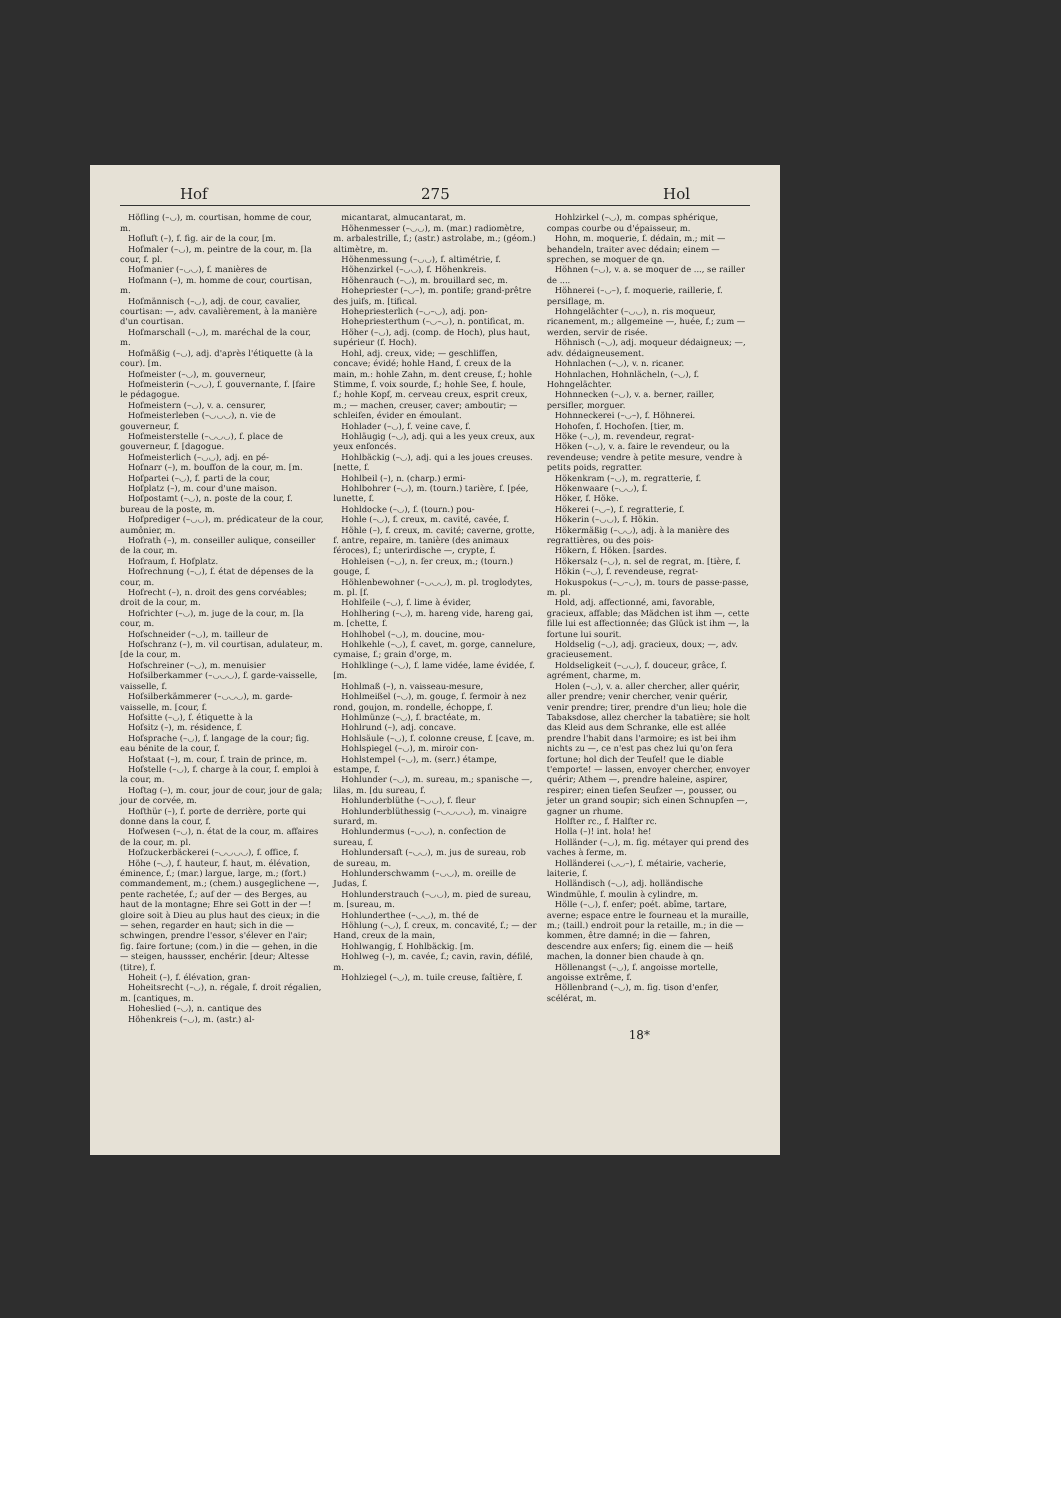Hof 275 Hol
Höfling (–◡), m. courtisan, homme de cour, m.
Hofluft (–), f. fig. air de la cour, [m.
Hofmaler (–◡), m. peintre de la cour, m. [la cour, f. pl.
Hofmanier (–◡◡), f. manières de
Hofmann (–), m. homme de cour, courtisan, m.
Hofmännisch (–◡), adj. de cour, cavalier, courtisan: —, adv. cavalièrement, à la manière d'un courtisan.
Hofmarschall (–◡), m. maréchal de la cour, m.
Hofmäßig (–◡), adj. d'après l'étiquette (à la cour). [m.
Hofmeister (–◡), m. gouverneur,
Hofmeisterin (–◡◡), f. gouvernante, f. [faire le pédagogue.
Hofmeistern (–◡), v. a. censurer,
Hofmeisterleben (–◡◡◡), n. vie de gouverneur, f.
Hofmeisterstelle (–◡◡◡), f. place de gouverneur, f. [dagogue.
Hofmeisterlich (–◡◡), adj. en pé-
Hofnarr (–), m. bouffon de la cour, m. [m.
Hofpartei (–◡), f. parti de la cour,
Hofplatz (–), m. cour d'une maison.
Hofpostamt (–◡), n. poste de la cour, f. bureau de la poste, m.
Hofprediger (–◡◡), m. prédicateur de la cour, aumônier, m.
Hofrath (–), m. conseiller aulique, conseiller de la cour, m.
Hofraum, f. Hofplatz.
Hofrechnung (–◡), f. état de dépenses de la cour, m.
Hofrecht (–), n. droit des gens corvéables; droit de la cour, m.
Hofrichter (–◡), m. juge de la cour, m. [la cour, m.
Hofschneider (–◡), m. tailleur de
Hofschranz (–), m. vil courtisan, adulateur, m. [de la cour, m.
Hofschreiner (–◡), m. menuisier
Hofsilberkammer (–◡◡◡), f. garde-vaisselle, vaisselle, f.
Hofsilberkämmerer (–◡◡◡), m. garde-vaisselle, m. [cour, f.
Hofsitte (–◡), f. étiquette à la
Hofsitz (–), m. résidence, f.
Hofsprache (–◡), f. langage de la cour; fig. eau bénite de la cour, f.
Hofstaat (–), m. cour, f. train de prince, m.
Hofstelle (–◡), f. charge à la cour, f. emploi à la cour, m.
Hoftag (–), m. cour, jour de cour, jour de gala; jour de corvée, m.
Hofthür (–), f. porte de derrière, porte qui donne dans la cour, f.
Hofwesen (–◡), n. état de la cour, m. affaires de la cour, m. pl.
Hofzuckerbäckerei (–◡◡◡◡), f. office, f.
Höhe (–◡), f. hauteur, f. haut, m. élévation, éminence, f.; (mar.) largue, large, m.; (fort.) commandement, m.; (chem.) ausgeglichene —, pente rachetée, f.; auf der — des Berges, au haut de la montagne; Ehre sei Gott in der —! gloire soit à Dieu au plus haut des cieux; in die — sehen, regarder en haut; sich in die — schwingen, prendre l'essor, s'élever en l'air; fig. faire fortune; (com.) in die — gehen, in die — steigen, haussser, enchérir. [deur; Altesse (titre), f.
Hoheit (–), f. élévation, gran-
Hoheitsrecht (–◡), n. régale, f. droit régalien, m. [cantiques, m.
Hoheslied (–◡), n. cantique des
Höhenkreis (–◡), m. (astr.) al-
micantarat, almucantarat, m.
Höhenmesser (–◡◡), m. (mar.) radiomètre, m. arbalestrille, f.; (astr.) astrolabe, m.; (géom.) altimètre, m.
Höhenmessung (–◡◡), f. altimétrie, f.
Höhenzirkel (–◡◡), f. Höhenkreis.
Höhenrauch (–◡), m. brouillard sec, m.
Hohepriester (–◡–), m. pontife; grand-prêtre des juifs, m. [tifical.
Hohepriesterlich (–◡–◡), adj. pon-
Hohepriesterthum (–◡–◡), n. pontificat, m.
Höher (–◡), adj. (comp. de Hoch), plus haut, supérieur (f. Hoch).
Hohl, adj. creux, vide; — geschliffen, concave; évidé; hohle Hand, f. creux de la main, m.: hohle Zahn, m. dent creuse, f.; hohle Stimme, f. voix sourde, f.; hohle See, f. houle, f.; hohle Kopf, m. cerveau creux, esprit creux, m.; — machen, creuser, caver; amboutir; — schleifen, évider en émoulant.
Hohlader (–◡), f. veine cave, f.
Hohläugig (–◡), adj. qui a les yeux creux, aux yeux enfoncés.
Hohlbäckig (–◡), adj. qui a les joues creuses. [nette, f.
Hohlbeil (–), n. (charp.) ermi-
Hohlbohrer (–◡), m. (tourn.) tarière, f. [pée, lunette, f.
Hohldocke (–◡), f. (tourn.) pou-
Hohle (–◡), f. creux, m. cavité, cavée, f.
Höhle (–), f. creux, m. cavité; caverne, grotte, f. antre, repaire, m. tanière (des animaux féroces), f.; unterirdische —, crypte, f.
Hohleisen (–◡), n. fer creux, m.; (tourn.) gouge, f.
Höhlenbewohner (–◡◡◡), m. pl. troglodytes, m. pl. [f.
Hohlfeile (–◡), f. lime à évider,
Hohlhering (–◡), m. hareng vide, hareng gai, m. [chette, f.
Hohlhobel (–◡), m. doucine, mou-
Hohlkehle (–◡), f. cavet, m. gorge, cannelure, cymaise, f.; grain d'orge, m.
Hohlklinge (–◡), f. lame vidée, lame évidée, f. [m.
Hohlmaß (–), n. vaisseau-mesure,
Hohlmeißel (–◡), m. gouge, f. fermoir à nez rond, goujon, m. rondelle, échoppe, f.
Hohlmünze (–◡), f. bractéate, m.
Hohlrund (–), adj. concave.
Hohlsäule (–◡), f. colonne creuse, f. [cave, m.
Hohlspiegel (–◡), m. miroir con-
Hohlstempel (–◡), m. (serr.) étampe, estampe, f.
Hohlunder (–◡), m. sureau, m.; spanische —, lilas, m. [du sureau, f.
Hohlunderblüthe (–◡◡), f. fleur
Hohlunderblüthessig (–◡◡◡◡), m. vinaigre surard, m.
Hohlundermus (–◡◡), n. confection de sureau, f.
Hohlundersaft (–◡◡), m. jus de sureau, rob de sureau, m.
Hohlunderschwamm (–◡◡), m. oreille de Judas, f.
Hohlunderstrauch (–◡◡), m. pied de sureau, m. [sureau, m.
Hohlunderthee (–◡◡), m. thé de
Höhlung (–◡), f. creux, m. concavité, f.; — der Hand, creux de la main,
Hohlwangig, f. Hohlbäckig. [m.
Hohlweg (–), m. cavée, f.; cavin, ravin, défilé, m.
Hohlziegel (–◡), m. tuile creuse, faîtière, f.
Hohlzirkel (–◡), m. compas sphérique, compas courbe ou d'épaisseur, m.
Hohn, m. moquerie, f. dédain, m.; mit — behandeln, traiter avec dédain; einem — sprechen, se moquer de qn.
Höhnen (–◡), v. a. se moquer de ..., se railler de ....
Höhnerei (–◡–), f. moquerie, raillerie, f. persiflage, m.
Hohngelächter (–◡◡), n. ris moqueur, ricanement, m.; allgemeine —, huée, f.; zum — werden, servir de risée.
Höhnisch (–◡), adj. moqueur dédaigneux; —, adv. dédaigneusement.
Hohnlachen (–◡), v. n. ricaner.
Hohnlachen, Hohnlächeln, (–◡), f. Hohngelächter.
Hohnnecken (–◡), v. a. berner, railler, persifler, morguer.
Hohnneckerei (–◡–), f. Höhnerei.
Hohofen, f. Hochofen. [tier, m.
Höke (–◡), m. revendeur, regrat-
Höken (–◡), v. a. faire le revendeur, ou la revendeuse; vendre à petite mesure, vendre à petits poids, regratter.
Hökenkram (–◡), m. regratterie, f.
Hökenwaare (–◡◡), f.
Höker, f. Höke.
Hökerei (–◡–), f. regratterie, f.
Hökerin (–◡◡), f. Hökin.
Hökermäßig (–◡◡), adj. à la manière des regrattières, ou des pois-
Hökern, f. Höken. [sardes.
Hökersalz (–◡), n. sel de regrat, m. [tière, f.
Hökin (–◡), f. revendeuse, regrat-
Hokuspokus (–◡–◡), m. tours de passe-passe, m. pl.
Hold, adj. affectionné, ami, favorable, gracieux, affable; das Mädchen ist ihm —, cette fille lui est affectionnée; das Glück ist ihm —, la fortune lui sourit.
Holdselig (–◡), adj. gracieux, doux; —, adv. gracieusement.
Holdseligkeit (–◡◡), f. douceur, grâce, f. agrément, charme, m.
Holen (–◡), v. a. aller chercher, aller quérir, aller prendre; venir chercher, venir quérir, venir prendre; tirer, prendre d'un lieu; hole die Tabaksdose, allez chercher la tabatière; sie holt das Kleid aus dem Schranke, elle est allée prendre l'habit dans l'armoire; es ist bei ihm nichts zu —, ce n'est pas chez lui qu'on fera fortune; hol dich der Teufel! que le diable t'emporte! — lassen, envoyer chercher, envoyer quérir; Athem —, prendre haleine, aspirer, respirer; einen tiefen Seufzer —, pousser, ou jeter un grand soupir; sich einen Schnupfen —, gagner un rhume.
Holfter rc., f. Halfter rc.
Holla (–)! int. hola! he!
Holländer (–◡), m. fig. métayer qui prend des vaches à ferme, m.
Holländerei (◡◡–), f. métairie, vacherie, laiterie, f.
Holländisch (–◡), adj. holländische Windmühle, f. moulin à cylindre, m.
Hölle (–◡), f. enfer; poét. abîme, tartare, averne; espace entre le fourneau et la muraille, m.; (taill.) endroit pour la retaille, m.; in die — kommen, être damné; in die — fahren, descendre aux enfers; fig. einem die — heiß machen, la donner bien chaude à qn.
Höllenangst (–◡), f. angoisse mortelle, angoisse extrême, f.
Höllenbrand (–◡), m. fig. tison d'enfer, scélérat, m.
18*